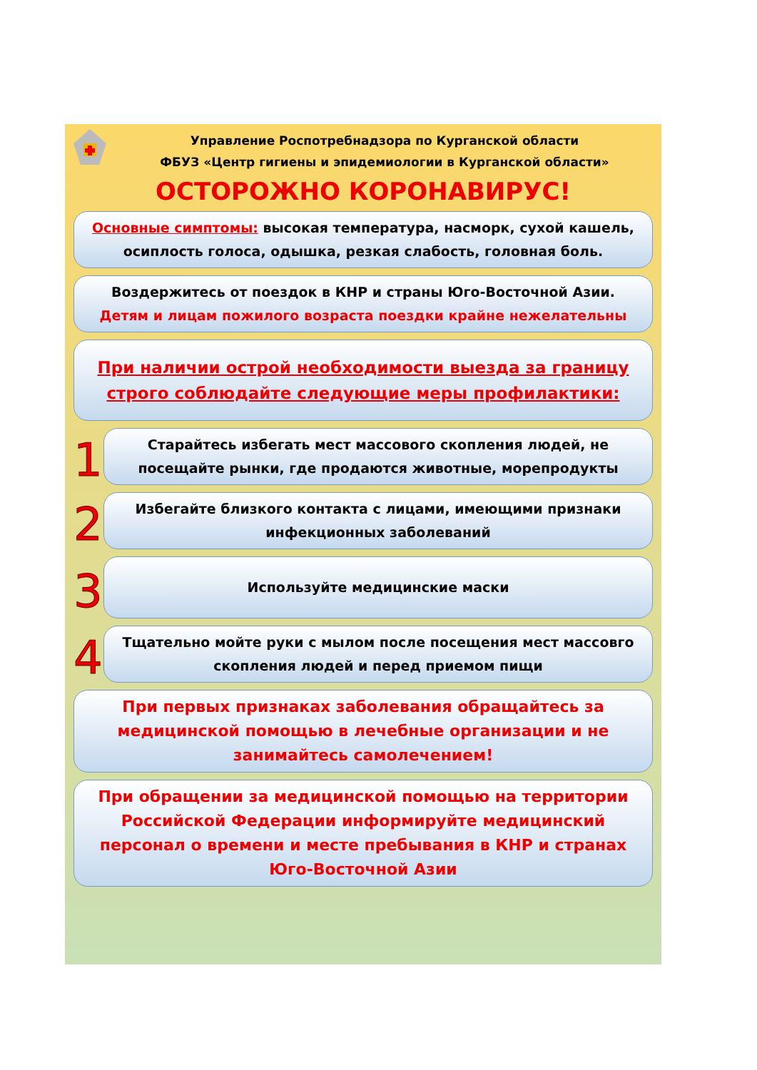Управление Роспотребнадзора по Курганской области
ФБУЗ «Центр гигиены и эпидемиологии в Курганской области»
ОСТОРОЖНО КОРОНАВИРУС!
Основные симптомы: высокая температура, насморк, сухой кашель, осиплость голоса, одышка, резкая слабость, головная боль.
Воздержитесь от поездок в КНР и страны Юго-Восточной Азии.
Детям и лицам пожилого возраста поездки крайне нежелательны
При наличии острой необходимости выезда за границу строго соблюдайте следующие меры профилактики:
1
Старайтесь избегать мест массового скопления людей, не посещайте рынки, где продаются животные, морепродукты
2
Избегайте близкого контакта с лицами, имеющими признаки инфекционных заболеваний
3
Используйте медицинские маски
4
Тщательно мойте руки с мылом после посещения мест массовго скопления людей и перед приемом пищи
При первых признаках заболевания обращайтесь за медицинской помощью в лечебные организации и не занимайтесь самолечением!
При обращении за медицинской помощью на территории Российской Федерации информируйте медицинский персонал о времени и месте пребывания в КНР и странах Юго-Восточной Азии